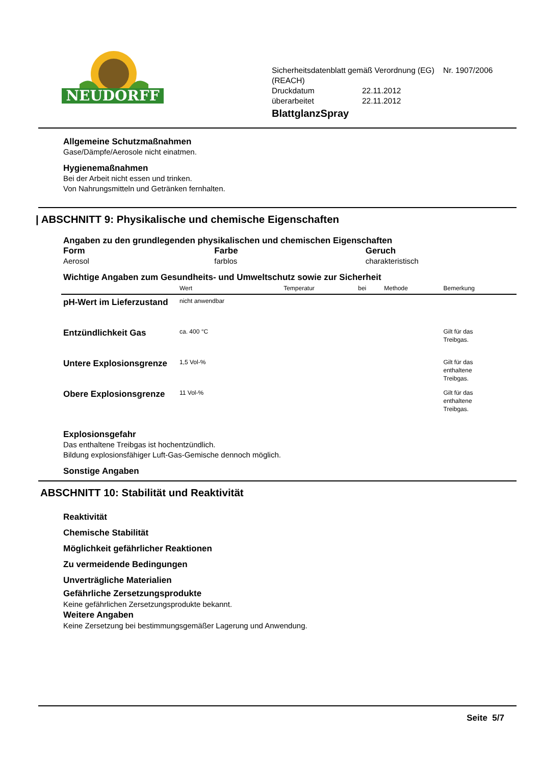NEUDORFF
Sicherheitsdatenblatt gemäß Verordnung (EG) Nr. 1907/2006 (REACH)
Druckdatum 22.11.2012
überarbeitet 22.11.2012
BlattglanzSpray
Allgemeine Schutzmaßnahmen
Gase/Dämpfe/Aerosole nicht einatmen.
Hygienemaßnahmen
Bei der Arbeit nicht essen und trinken.
Von Nahrungsmitteln und Getränken fernhalten.
| ABSCHNITT 9: Physikalische und chemische Eigenschaften
Angaben zu den grundlegenden physikalischen und chemischen Eigenschaften
Form
Aerosol
Farbe
farblos
Geruch
charakteristisch
Wichtige Angaben zum Gesundheits- und Umweltschutz sowie zur Sicherheit
| | Wert | Temperatur | bei | Methode | Bemerkung |
| --- | --- | --- | --- | --- | --- |
| pH-Wert im Lieferzustand | nicht anwendbar | | | | |
| Entzündlichkeit Gas | ca. 400 °C | | | | Gilt für das Treibgas. |
| Untere Explosionsgrenze | 1,5 Vol-% | | | | Gilt für das enthaltene Treibgas. |
| Obere Explosionsgrenze | 11 Vol-% | | | | Gilt für das enthaltene Treibgas. |
Explosionsgefahr
Das enthaltene Treibgas ist hochentzündlich.
Bildung explosionsfähiger Luft-Gas-Gemische dennoch möglich.
Sonstige Angaben
ABSCHNITT 10: Stabilität und Reaktivität
Reaktivität
Chemische Stabilität
Möglichkeit gefährlicher Reaktionen
Zu vermeidende Bedingungen
Unverträgliche Materialien
Gefährliche Zersetzungsprodukte
Keine gefährlichen Zersetzungsprodukte bekannt.
Weitere Angaben
Keine Zersetzung bei bestimmungsgemäßer Lagerung und Anwendung.
Seite 5/7